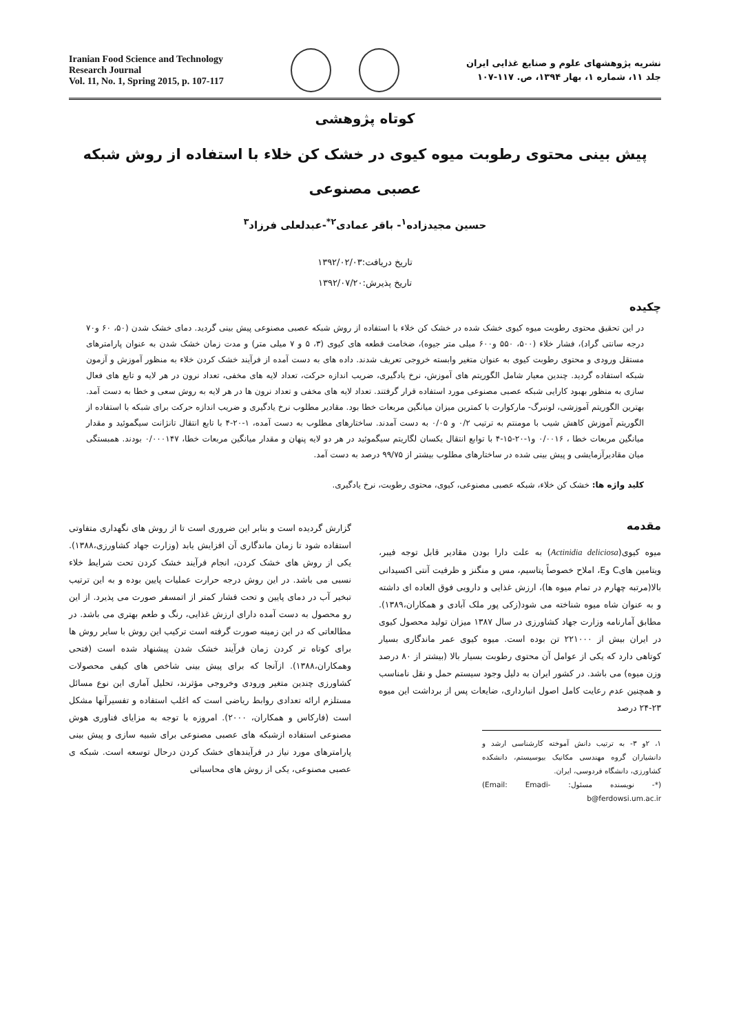Iranian Food Science and Technology
Research Journal
Vol. 11, No. 1, Spring 2015, p. 107-117
نشریه پژوهشهای علوم و صنایع غذایی ایران
جلد ۱۱، شماره ۱، بهار ۱۳۹۴، ص. ۱۱۷-۱۰۷
کوتاه پژوهشی
پیش بینی محتوی رطوبت میوه کیوی در خشک کن خلاء با استفاده از روش شبکه عصبی مصنوعی
حسین مجیدزاده<sup>۱</sup>- باقر عمادی<sup>۲*</sup>-عبدلعلی فرزاد<sup>۳</sup>
تاریخ دریافت:۱۳۹۲/۰۲/۰۳
تاریخ پذیرش:۱۳۹۲/۰۷/۲۰
چکیده
در این تحقیق محتوی رطوبت میوه کیوی خشک شده در خشک کن خلاء با استفاده از روش شبکه عصبی مصنوعی پیش بینی گردید. دمای خشک شدن (۵۰، ۶۰ و۷۰ درجه سانتی گراد)، فشار خلاء (۵۰۰، ۵۵۰ و۶۰۰ میلی متر جیوه)، ضخامت قطعه های کیوی (۳، ۵ و ۷ میلی متر) و مدت زمان خشک شدن به عنوان پارامترهای مستقل ورودی و محتوی رطوبت کیوی به عنوان متغیر وابسته خروجی تعریف شدند. داده های به دست آمده از فرآیند خشک کردن خلاء به منظور آموزش و آزمون شبکه استفاده گردید. چندین معیار شامل الگوریتم های آموزش، نرخ یادگیری، ضریب اندازه حرکت، تعداد لایه های مخفی، تعداد نرون در هر لایه و تابع های فعال سازی به منظور بهبود کارایی شبکه عصبی مصنوعی مورد استفاده قرار گرفتند. تعداد لایه های مخفی و تعداد نرون ها در هر لایه به روش سعی و خطا به دست آمد. بهترین الگوریتم آموزشی، لونبرگ- مارکوارت با کمترین میزان میانگین مربعات خطا بود. مقادیر مطلوب نرخ یادگیری و ضریب اندازه حرکت برای شبکه با استفاده از الگوریتم آموزش کاهش شیب با مومنتم به ترتیب ۰/۲ و ۰/۰۵ به دست آمدند. ساختارهای مطلوب به دست آمده، ۱-۲۰-۴ با تابع انتقال تانژانت سیگموئید و مقدار میانگین مربعات خطا ، ۰/۰۰۱۶ و۱-۲۰-۱۵-۴ با توابع انتقال یکسان لگاریتم سیگموئید در هر دو لایه پنهان و مقدار میانگین مربعات خطا، ۰/۰۰۰۱۴۷ بودند. همبستگی میان مقادیرآزمایشی و پیش بینی شده در ساختارهای مطلوب بیشتر از ۹۹/۷۵ درصد به دست آمد.
کلید واژه ها: خشک کن خلاء، شبکه عصبی مصنوعی، کیوی، محتوی رطوبت، نرخ یادگیری.
مقدمه
میوه کیوی(Actinidia deliciosa) به علت دارا بودن مقادیر قابل توجه فیبر، ویتامین هایC وE، املاح خصوصاً پتاسیم، مس و منگنز و ظرفیت آنتی اکسیدانی بالا(مرتبه چهارم در تمام میوه ها)، ارزش غذایی و دارویی فوق العاده ای داشته و به عنوان شاه میوه شناخته می شود(زکی پور ملک آبادی و همکاران،۱۳۸۹). مطابق آمارنامه وزارت جهاد کشاورزی در سال ۱۳۸۷ میزان تولید محصول کیوی در ایران بیش از ۲۲۱۰۰۰ تن بوده است. میوه کیوی عمر ماندگاری بسیار کوتاهی دارد که یکی از عوامل آن محتوی رطوبت بسیار بالا (بیشتر از ۸۰ درصد وزن میوه) می باشد. در کشور ایران به دلیل وجود سیستم حمل و نقل نامناسب و همچنین عدم رعایت کامل اصول انبارداری، ضایعات پس از برداشت این میوه ۲۳-۲۴ درصد
۱، ۲و ۳- به ترتیب دانش آموخته کارشناسی ارشد و دانشیاران گروه مهندسی مکانیک بیوسیستم، دانشکده کشاورزی، دانشگاه فردوسی، ایران.
(*- نویسنده مسئول: (Email: Emadi-b@ferdowsi.um.ac.ir
گزارش گردیده است و بنابر این ضروری است تا از روش های نگهداری متفاوتی استفاده شود تا زمان ماندگاری آن افزایش یابد (وزارت جهاد کشاورزی،۱۳۸۸). یکی از روش های خشک کردن، انجام فرآیند خشک کردن تحت شرایط خلاء نسبی می باشد. در این روش درجه حرارت عملیات پایین بوده و به این ترتیب تبخیر آب در دمای پایین و تحت فشار کمتر از اتمسفر صورت می پذیرد. از این رو محصول به دست آمده دارای ارزش غذایی، رنگ و طعم بهتری می باشد. در مطالعاتی که در این زمینه صورت گرفته است ترکیب این روش با سایر روش ها برای کوتاه تر کردن زمان فرآیند خشک شدن پیشنهاد شده است (فتحی وهمکاران،۱۳۸۸). ازآنجا که برای پیش بینی شاخص های کیفی محصولات کشاورزی چندین متغیر ورودی وخروجی مؤثرند، تحلیل آماری این نوع مسائل مستلزم ارائه تعدادی روابط ریاضی است که اغلب استفاده و تفسیرآنها مشکل است (فارکاس و همکاران، ۲۰۰۰). امروزه با توجه به مزایای فناوری هوش مصنوعی استفاده ازشبکه های عصبی مصنوعی برای شبیه سازی و پیش بینی پارامترهای مورد نیاز در فرآیندهای خشک کردن درحال توسعه است. شبکه ی عصبی مصنوعی، یکی از روش های محاسباتی